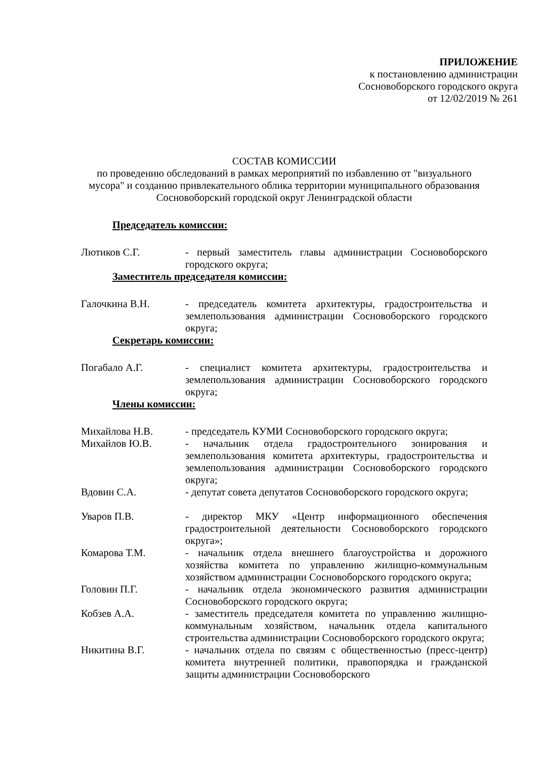ПРИЛОЖЕНИЕ
к постановлению администрации
Сосновоборского городского округа
от 12/02/2019 № 261
СОСТАВ КОМИССИИ
по проведению обследований в рамках мероприятий по избавлению от "визуального мусора" и созданию привлекательного облика территории муниципального образования Сосновоборский городской округ Ленинградской области
Председатель комиссии:
Лютиков С.Г. - первый заместитель главы администрации Сосновоборского городского округа;
Заместитель председателя комиссии:
Галочкина В.Н. - председатель комитета архитектуры, градостроительства и землепользования администрации Сосновоборского городского округа;
Секретарь комиссии:
Погабало А.Г. - специалист комитета архитектуры, градостроительства и землепользования администрации Сосновоборского городского округа;
Члены комиссии:
Михайлова Н.В. - председатель КУМИ Сосновоборского городского округа;
Михайлов Ю.В. - начальник отдела градостроительного зонирования и землепользования комитета архитектуры, градостроительства и землепользования администрации Сосновоборского городского округа;
Вдовин С.А. - депутат совета депутатов Сосновоборского городского округа;
Уваров П.В. - директор МКУ «Центр информационного обеспечения градостроительной деятельности Сосновоборского городского округа»;
Комарова Т.М. - начальник отдела внешнего благоустройства и дорожного хозяйства комитета по управлению жилищно-коммунальным хозяйством администрации Сосновоборского городского округа;
Головин П.Г. - начальник отдела экономического развития администрации Сосновоборского городского округа;
Кобзев А.А. - заместитель председателя комитета по управлению жилищно-коммунальным хозяйством, начальник отдела капитального строительства администрации Сосновоборского городского округа;
Никитина В.Г. - начальник отдела по связям с общественностью (пресс-центр) комитета внутренней политики, правопорядка и гражданской защиты администрации Сосновоборского